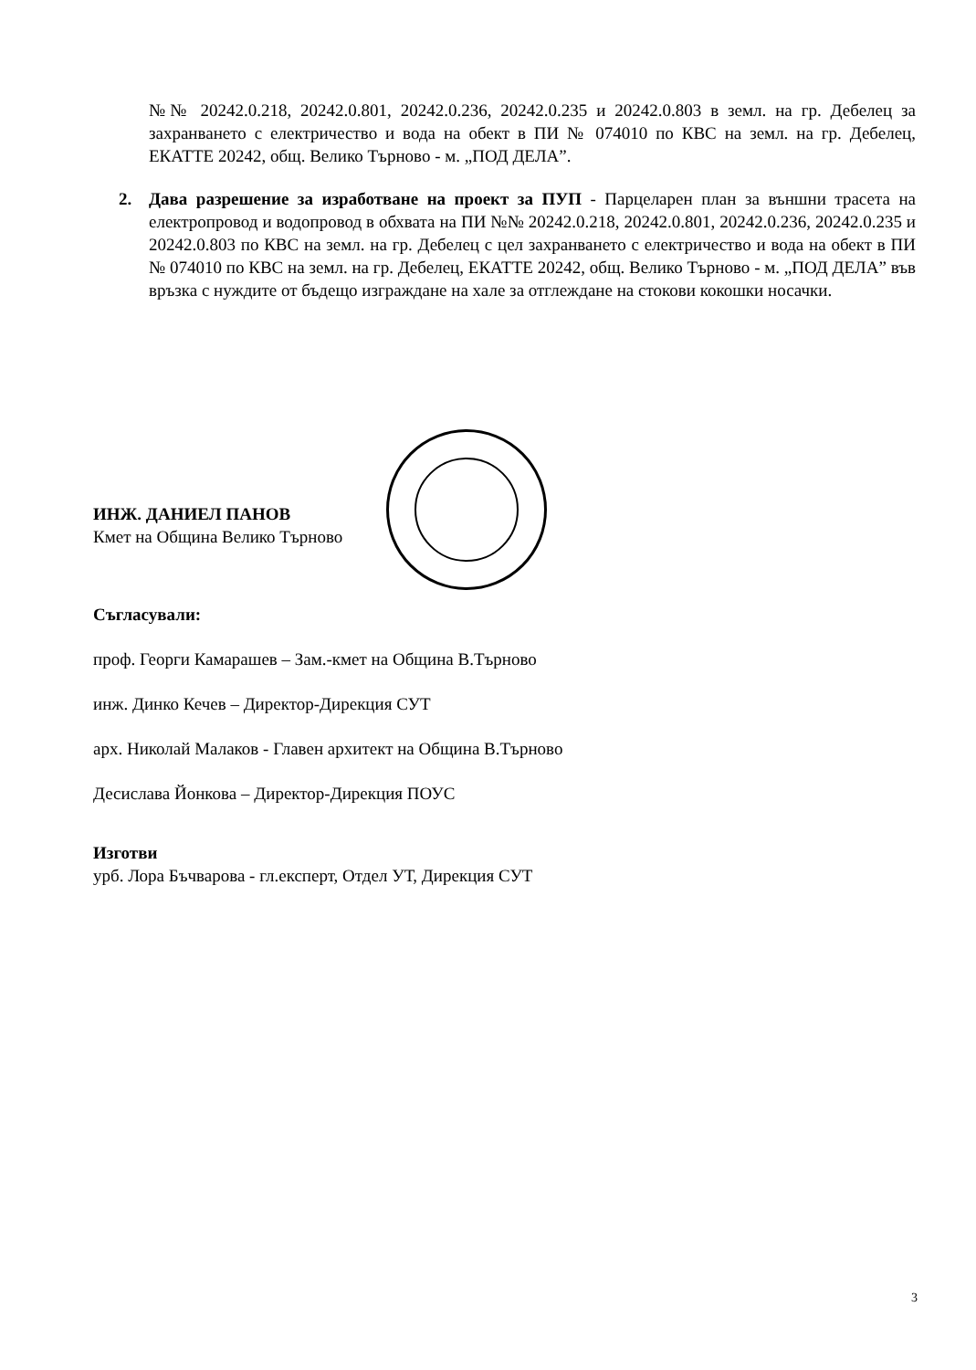№№ 20242.0.218, 20242.0.801, 20242.0.236, 20242.0.235 и 20242.0.803 в земл. на гр. Дебелец за захранването с електричество и вода на обект в ПИ № 074010 по КВС на земл. на гр. Дебелец, ЕКАТТЕ 20242, общ. Велико Търново - м. „ПОД ДЕЛА”.
2. Дава разрешение за изработване на проект за ПУП - Парцеларен план за външни трасета на електропровод и водопровод в обхвата на ПИ №№ 20242.0.218, 20242.0.801, 20242.0.236, 20242.0.235 и 20242.0.803 по КВС на земл. на гр. Дебелец с цел захранването с електричество и вода на обект в ПИ № 074010 по КВС на земл. на гр. Дебелец, ЕКАТТЕ 20242, общ. Велико Търново - м. „ПОД ДЕЛА” във връзка с нуждите от бъдещо изграждане на хале за отглеждане на стокови кокошки носачки.
ИНЖ. ДАНИЕЛ ПАНОВ
Кмет на Община Велико Търново
Съгласували:
проф. Георги Камарашев – Зам.-кмет на Община В.Търново
инж. Динко Кечев – Директор-Дирекция СУТ
арх. Николай Малаков - Главен архитект на Община В.Търново
Десислава Йонкова – Директор-Дирекция ПОУС
Изготви
урб. Лора Бъчварова - гл.експерт, Отдел УТ, Дирекция СУТ
3